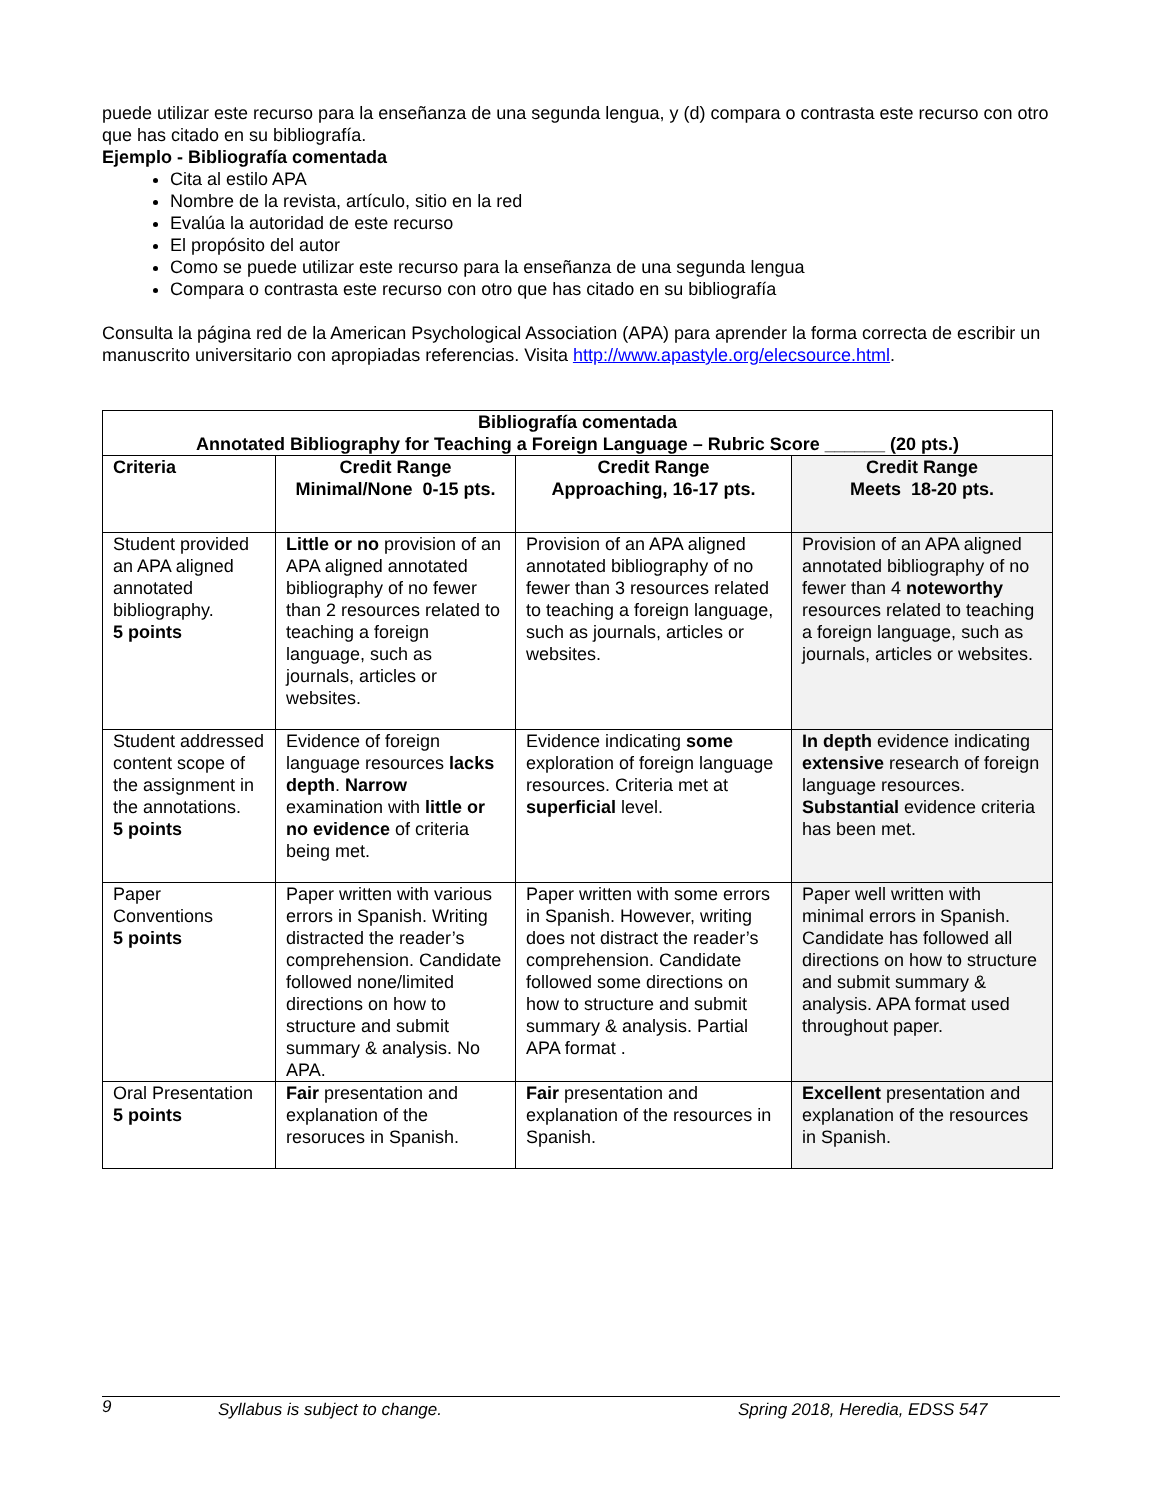puede utilizar este recurso para la enseñanza de una segunda lengua, y (d) compara o contrasta este recurso con otro que has citado en su bibliografía.
Ejemplo - Bibliografía comentada
Cita al estilo APA
Nombre de la revista, artículo, sitio en la red
Evalúa la autoridad de este recurso
El propósito del autor
Como se puede utilizar este recurso para la enseñanza de una segunda lengua
Compara o contrasta este recurso con otro que has citado en su bibliografía
Consulta la página red de la American Psychological Association (APA) para aprender la forma correcta de escribir un manuscrito universitario con apropiadas referencias. Visita http://www.apastyle.org/elecsource.html.
| Bibliografía comentada Annotated Bibliography for Teaching a Foreign Language – Rubric Score ______ (20 pts.) | | | |
| --- | --- | --- | --- |
| Criteria | Credit Range Minimal/None 0-15 pts. | Credit Range Approaching, 16-17 pts. | Credit Range Meets 18-20 pts. |
| Student provided an APA aligned annotated bibliography. 5 points | Little or no provision of an APA aligned annotated bibliography of no fewer than 2 resources related to teaching a foreign language, such as journals, articles or websites. | Provision of an APA aligned annotated bibliography of no fewer than 3 resources related to teaching a foreign language, such as journals, articles or websites. | Provision of an APA aligned annotated bibliography of no fewer than 4 noteworthy resources related to teaching a foreign language, such as journals, articles or websites. |
| Student addressed content scope of the assignment in the annotations. 5 points | Evidence of foreign language resources lacks depth . Narrow examination with little or no evidence of criteria being met. | Evidence indicating some exploration of foreign language resources. Criteria met at superficial level. | In depth evidence indicating extensive research of foreign language resources. Substantial evidence criteria has been met. |
| Paper Conventions 5 points | Paper written with various errors in Spanish. Writing distracted the reader’s comprehension. Candidate followed none/limited directions on how to structure and submit summary & analysis. No APA. | Paper written with some errors in Spanish. However, writing does not distract the reader’s comprehension. Candidate followed some directions on how to structure and submit summary & analysis. Partial APA format . | Paper well written with minimal errors in Spanish. Candidate has followed all directions on how to structure and submit summary & analysis. APA format used throughout paper. |
| Oral Presentation 5 points | Fair presentation and explanation of the resoruces in Spanish. | Fair presentation and explanation of the resources in Spanish. | Excellent presentation and explanation of the resources in Spanish. |
9 Syllabus is subject to change. Spring 2018, Heredia, EDSS 547